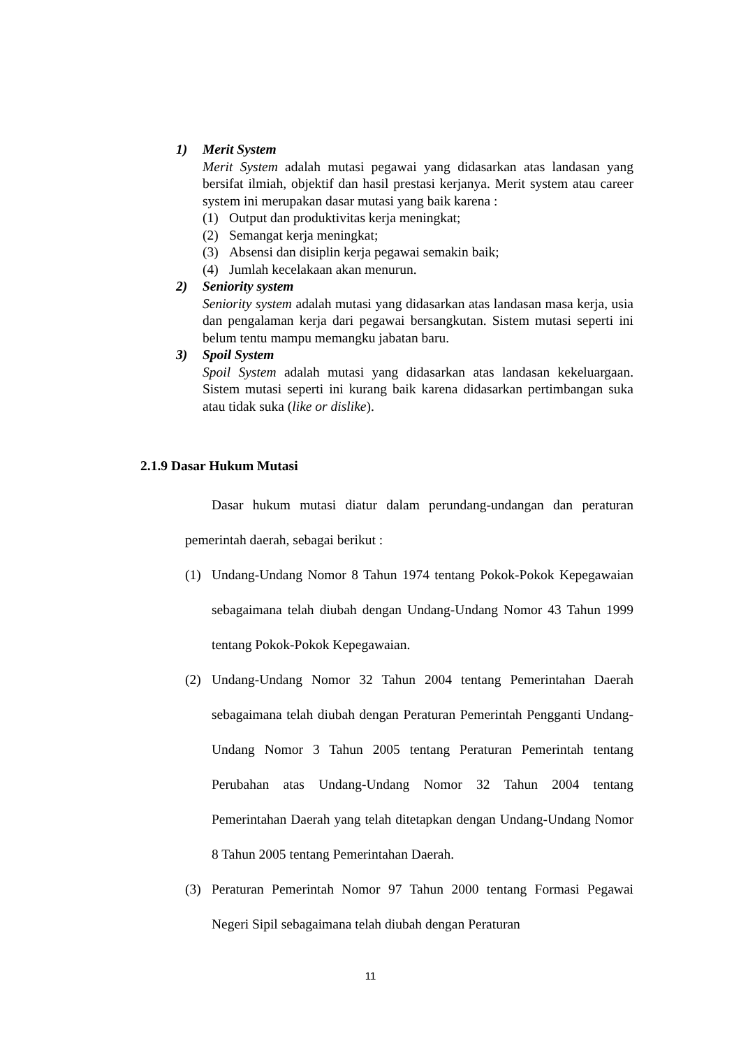1) Merit System
Merit System adalah mutasi pegawai yang didasarkan atas landasan yang bersifat ilmiah, objektif dan hasil prestasi kerjanya. Merit system atau career system ini merupakan dasar mutasi yang baik karena :
(1) Output dan produktivitas kerja meningkat;
(2) Semangat kerja meningkat;
(3) Absensi dan disiplin kerja pegawai semakin baik;
(4) Jumlah kecelakaan akan menurun.
2) Seniority system
Seniority system adalah mutasi yang didasarkan atas landasan masa kerja, usia dan pengalaman kerja dari pegawai bersangkutan. Sistem mutasi seperti ini belum tentu mampu memangku jabatan baru.
3) Spoil System
Spoil System adalah mutasi yang didasarkan atas landasan kekeluargaan. Sistem mutasi seperti ini kurang baik karena didasarkan pertimbangan suka atau tidak suka (like or dislike).
2.1.9 Dasar Hukum Mutasi
Dasar hukum mutasi diatur dalam perundang-undangan dan peraturan pemerintah daerah, sebagai berikut :
(1) Undang-Undang Nomor 8 Tahun 1974 tentang Pokok-Pokok Kepegawaian sebagaimana telah diubah dengan Undang-Undang Nomor 43 Tahun 1999 tentang Pokok-Pokok Kepegawaian.
(2) Undang-Undang Nomor 32 Tahun 2004 tentang Pemerintahan Daerah sebagaimana telah diubah dengan Peraturan Pemerintah Pengganti Undang-Undang Nomor 3 Tahun 2005 tentang Peraturan Pemerintah tentang Perubahan atas Undang-Undang Nomor 32 Tahun 2004 tentang Pemerintahan Daerah yang telah ditetapkan dengan Undang-Undang Nomor 8 Tahun 2005 tentang Pemerintahan Daerah.
(3) Peraturan Pemerintah Nomor 97 Tahun 2000 tentang Formasi Pegawai Negeri Sipil sebagaimana telah diubah dengan Peraturan
11